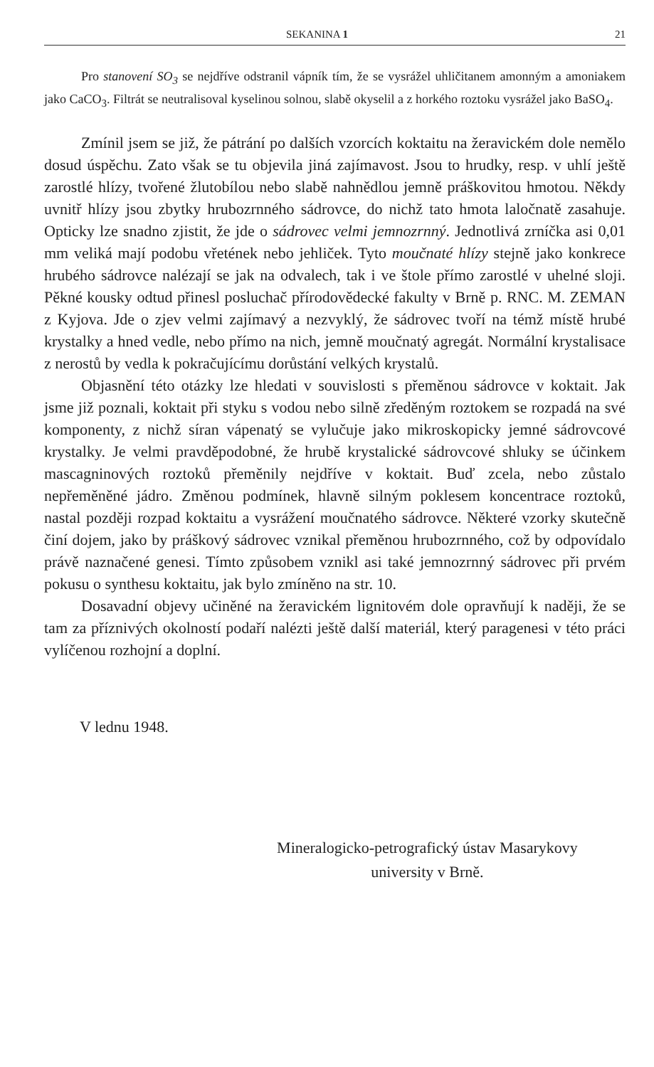SEKANINA 1 21
Pro stanovení SO<sub>3</sub> se nejdříve odstranil vápník tím, že se vysrážel uhličitanem amonným a amoniakem jako CaCO<sub>3</sub>. Filtrát se neutralisoval kyselinou solnou, slabě okyselil a z horkého roztoku vysrážel jako BaSO<sub>4</sub>.
Zmínil jsem se již, že pátrání po dalších vzorcích koktaitu na žeravickém dole nemělo dosud úspěchu. Zato však se tu objevila jiná zajímavost. Jsou to hrudky, resp. v uhlí ještě zarostlé hlízy, tvořené žlutobílou nebo slabě nahnědlou jemně práškovitou hmotou. Někdy uvnitř hlízy jsou zbytky hrubozrnného sádrovce, do nichž tato hmota laločnatě zasahuje. Opticky lze snadno zjistit, že jde o sádrovec velmi jemnozrnný. Jednotlivá zrníčka asi 0,01 mm veliká mají podobu vřetének nebo jehliček. Tyto moučnaté hlízy stejně jako konkrece hrubého sádrovce nalézají se jak na odvalech, tak i ve štole přímo zarostlé v uhelné sloji. Pěkné kousky odtud přinesl posluchač přírodovědecké fakulty v Brně p. RNC. M. ZEMAN z Kyjova. Jde o zjev velmi zajímavý a nezvyklý, že sádrovec tvoří na témž místě hrubé krystalky a hned vedle, nebo přímo na nich, jemně moučnatý agregát. Normální krystalisace z nerostů by vedla k pokračujícímu dorůstání velkých krystalů.
Objasnění této otázky lze hledati v souvislosti s přeměnou sádrovce v koktait. Jak jsme již poznali, koktait při styku s vodou nebo silně zředěným roztokem se rozpadá na své komponenty, z nichž síran vápenatý se vylučuje jako mikroskopicky jemné sádrovcové krystalky. Je velmi pravděpodobné, že hrubě krystalické sádrovcové shluky se účinkem mascagninových roztoků přeměnily nejdříve v koktait. Buď zcela, nebo zůstalo nepřeměněné jádro. Změnou podmínek, hlavně silným poklesem koncentrace roztoků, nastal později rozpad koktaitu a vysrážení moučnatého sádrovce. Některé vzorky skutečně činí dojem, jako by práškový sádrovec vznikal přeměnou hrubozrnného, což by odpovídalo právě naznačené genesi. Tímto způsobem vznikl asi také jemnozrnný sádrovec při prvém pokusu o synthesu koktaitu, jak bylo zmíněno na str. 10.
Dosavadní objevy učiněné na žeravickém lignitovém dole opravňují k naději, že se tam za příznivých okolností podaří nalézti ještě další materiál, který paragenesi v této práci vylíčenou rozhojní a doplní.
V lednu 1948.
Mineralogicko-petrografický ústav Masarykovy
university v Brně.